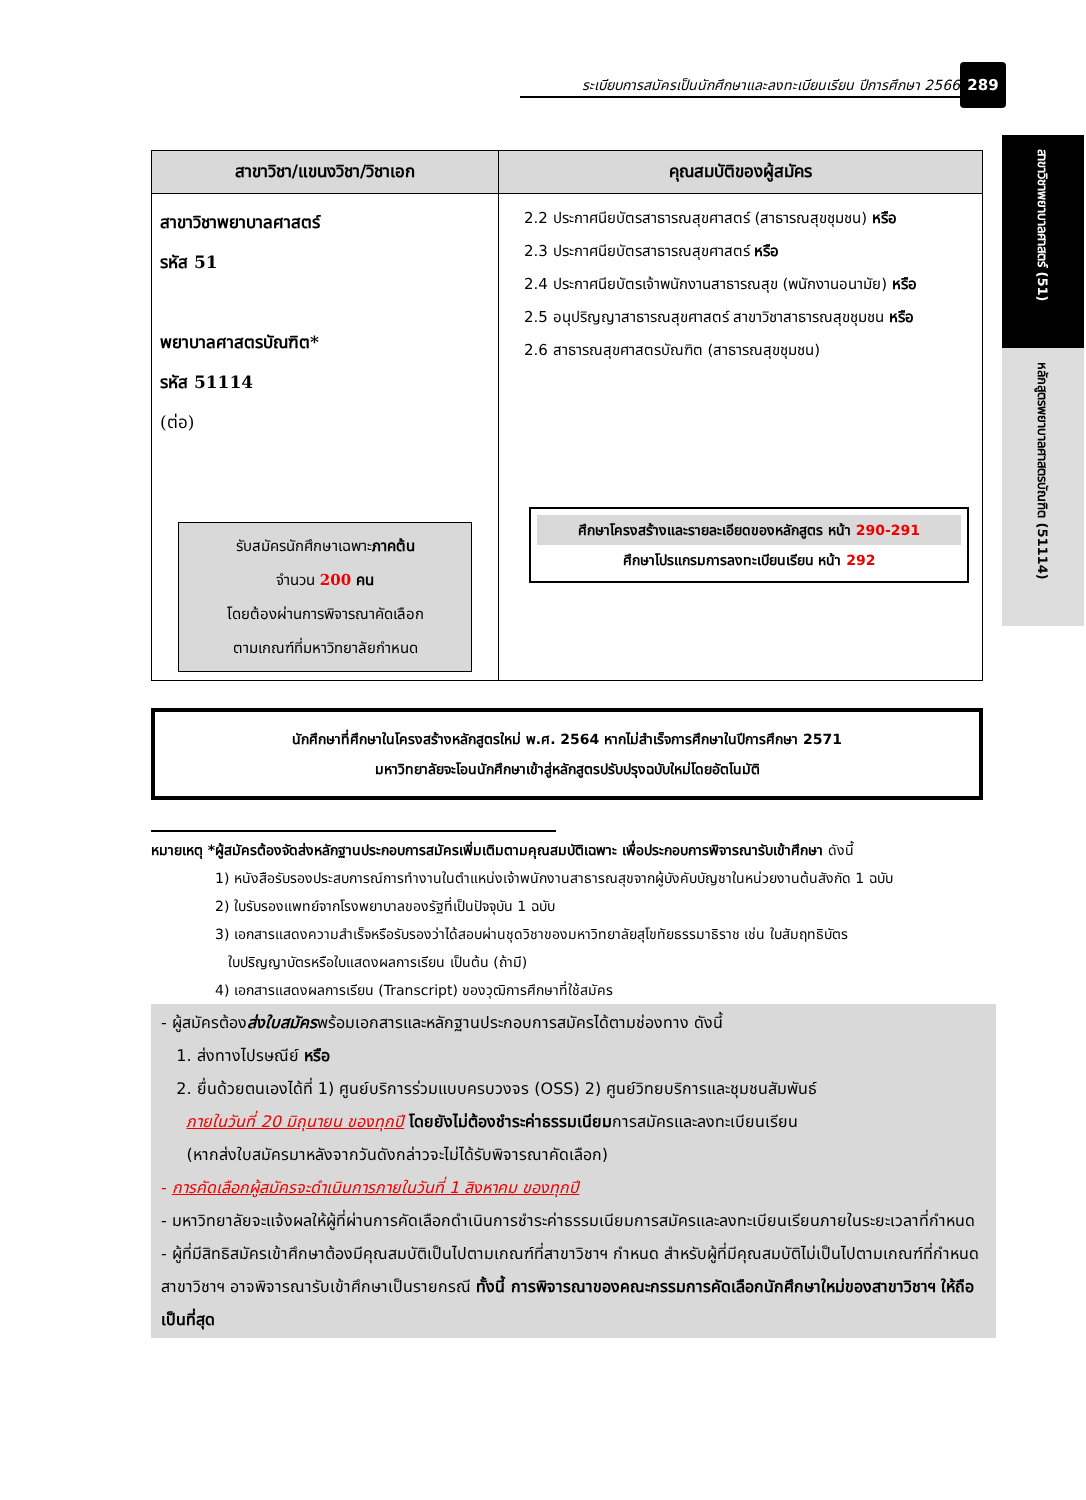ระเบียบการสมัครเป็นนักศึกษาและลงทะเบียนเรียน ปีการศึกษา 2566
289
สาขาวิชาพยาบาลศาสตร์ (51)
หลักสูตรพยาบาลศาสตรบัณฑิต (51114)
| สาขาวิชา/แขนงวิชา/วิชาเอก | คุณสมบัติของผู้สมัคร |
| --- | --- |
| สาขาวิชาพยาบาลศาสตร์ รหัส 51 พยาบาลศาสตรบัณฑิต* รหัส 51114 (ต่อ) รับสมัครนักศึกษาเฉพาะ ภาคต้น จำนวน 200 คน โดยต้องผ่านการพิจารณาคัดเลือก ตามเกณฑ์ที่มหาวิทยาลัยกำหนด | 2.2 ประกาศนียบัตรสาธารณสุขศาสตร์ (สาธารณสุขชุมชน) หรือ 2.3 ประกาศนียบัตรสาธารณสุขศาสตร์ หรือ 2.4 ประกาศนียบัตรเจ้าพนักงานสาธารณสุข (พนักงานอนามัย) หรือ 2.5 อนุปริญญาสาธารณสุขศาสตร์ สาขาวิชาสาธารณสุขชุมชน หรือ 2.6 สาธารณสุขศาสตรบัณฑิต (สาธารณสุขชุมชน) ศึกษาโครงสร้างและรายละเอียดของหลักสูตร หน้า 290-291 ศึกษาโปรแกรมการลงทะเบียนเรียน หน้า 292 |
นักศึกษาที่ศึกษาในโครงสร้างหลักสูตรใหม่ พ.ศ. 2564 หากไม่สำเร็จการศึกษาในปีการศึกษา 2571
มหาวิทยาลัยจะโอนนักศึกษาเข้าสู่หลักสูตรปรับปรุงฉบับใหม่โดยอัตโนมัติ
หมายเหตุ *ผู้สมัครต้องจัดส่งหลักฐานประกอบการสมัครเพิ่มเติมตามคุณสมบัติเฉพาะ เพื่อประกอบการพิจารณารับเข้าศึกษา ดังนี้
1) หนังสือรับรองประสบการณ์การทำงานในตำแหน่งเจ้าพนักงานสาธารณสุขจากผู้บังคับบัญชาในหน่วยงานต้นสังกัด 1 ฉบับ
2) ใบรับรองแพทย์จากโรงพยาบาลของรัฐที่เป็นปัจจุบัน 1 ฉบับ
3) เอกสารแสดงความสำเร็จหรือรับรองว่าได้สอบผ่านชุดวิชาของมหาวิทยาลัยสุโขทัยธรรมาธิราช เช่น ใบสัมฤทธิบัตร
ใบปริญญาบัตรหรือใบแสดงผลการเรียน เป็นต้น (ถ้ามี)
4) เอกสารแสดงผลการเรียน (Transcript) ของวุฒิการศึกษาที่ใช้สมัคร
- ผู้สมัครต้องส่งใบสมัครพร้อมเอกสารและหลักฐานประกอบการสมัครได้ตามช่องทาง ดังนี้
1. ส่งทางไปรษณีย์ หรือ
2. ยื่นด้วยตนเองได้ที่ 1) ศูนย์บริการร่วมแบบครบวงจร (OSS) 2) ศูนย์วิทยบริการและชุมชนสัมพันธ์
ภายในวันที่ 20 มิถุนายน ของทุกปี โดยยังไม่ต้องชำระค่าธรรมเนียมการสมัครและลงทะเบียนเรียน
(หากส่งใบสมัครมาหลังจากวันดังกล่าวจะไม่ได้รับพิจารณาคัดเลือก)
- การคัดเลือกผู้สมัครจะดำเนินการภายในวันที่ 1 สิงหาคม ของทุกปี
- มหาวิทยาลัยจะแจ้งผลให้ผู้ที่ผ่านการคัดเลือกดำเนินการชำระค่าธรรมเนียมการสมัครและลงทะเบียนเรียนภายในระยะเวลาที่กำหนด
- ผู้ที่มีสิทธิสมัครเข้าศึกษาต้องมีคุณสมบัติเป็นไปตามเกณฑ์ที่สาขาวิชาฯ กำหนด สำหรับผู้ที่มีคุณสมบัติไม่เป็นไปตามเกณฑ์ที่กำหนด สาขาวิชาฯ อาจพิจารณารับเข้าศึกษาเป็นรายกรณี ทั้งนี้ การพิจารณาของคณะกรรมการคัดเลือกนักศึกษาใหม่ของสาขาวิชาฯ ให้ถือเป็นที่สุด